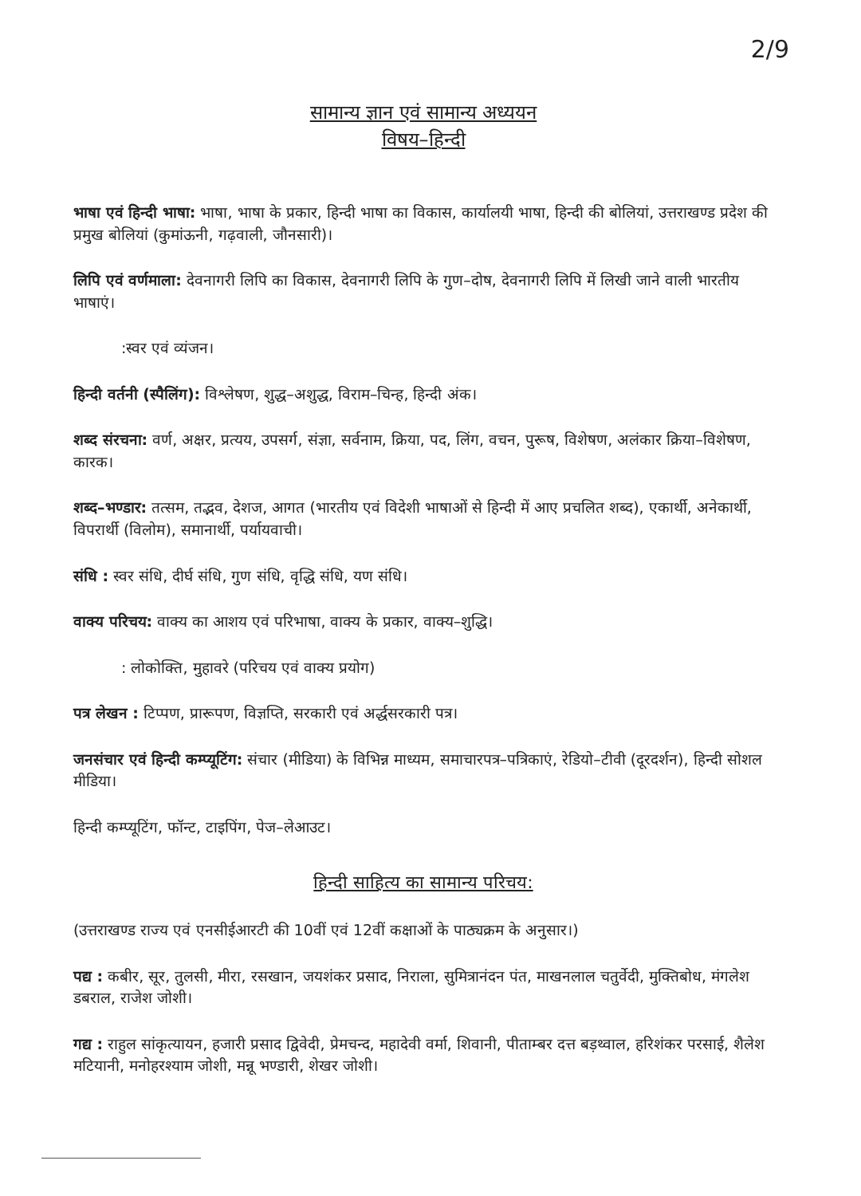2/9
सामान्य ज्ञान एवं सामान्य अध्ययन
विषय–हिन्दी
भाषा एवं हिन्दी भाषा: भाषा, भाषा के प्रकार, हिन्दी भाषा का विकास, कार्यालयी भाषा, हिन्दी की बोलियां, उत्तराखण्ड प्रदेश की प्रमुख बोलियां (कुमांऊनी, गढ़वाली, जौनसारी)।
लिपि एवं वर्णमाला: देवनागरी लिपि का विकास, देवनागरी लिपि के गुण–दोष, देवनागरी लिपि में लिखी जाने वाली भारतीय भाषाएं।
:स्वर एवं व्यंजन।
हिन्दी वर्तनी (स्पैलिंग): विश्लेषण, शुद्ध–अशुद्ध, विराम–चिन्ह, हिन्दी अंक।
शब्द संरचना: वर्ण, अक्षर, प्रत्यय, उपसर्ग, संज्ञा, सर्वनाम, क्रिया, पद, लिंग, वचन, पुरूष, विशेषण, अलंकार क्रिया–विशेषण, कारक।
शब्द–भण्डार: तत्सम, तद्भव, देशज, आगत (भारतीय एवं विदेशी भाषाओं से हिन्दी में आए प्रचलित शब्द), एकार्थी, अनेकार्थी, विपरार्थी (विलोम), समानार्थी, पर्यायवाची।
संधि : स्वर संधि, दीर्घ संधि, गुण संधि, वृद्धि संधि, यण संधि।
वाक्य परिचय: वाक्य का आशय एवं परिभाषा, वाक्य के प्रकार, वाक्य–शुद्धि।
: लोकोक्ति, मुहावरे (परिचय एवं वाक्य प्रयोग)
पत्र लेखन : टिप्पण, प्रारूपण, विज्ञप्ति, सरकारी एवं अर्द्धसरकारी पत्र।
जनसंचार एवं हिन्दी कम्प्यूटिंग: संचार (मीडिया) के विभिन्न माध्यम, समाचारपत्र–पत्रिकाएं, रेडियो–टीवी (दूरदर्शन), हिन्दी सोशल मीडिया।
हिन्दी कम्प्यूटिंग, फॉन्ट, टाइपिंग, पेज–लेआउट।
हिन्दी साहित्य का सामान्य परिचय:
(उत्तराखण्ड राज्य एवं एनसीईआरटी की 10वीं एवं 12वीं कक्षाओं के पाठ्यक्रम के अनुसार।)
पद्य : कबीर, सूर, तुलसी, मीरा, रसखान, जयशंकर प्रसाद, निराला, सुमित्रानंदन पंत, माखनलाल चतुर्वेदी, मुक्तिबोध, मंगलेश डबराल, राजेश जोशी।
गद्य : राहुल सांकृत्यायन, हजारी प्रसाद द्विवेदी, प्रेमचन्द, महादेवी वर्मा, शिवानी, पीताम्बर दत्त बड़थ्वाल, हरिशंकर परसाई, शैलेश मटियानी, मनोहरश्याम जोशी, मन्नू भण्डारी, शेखर जोशी।